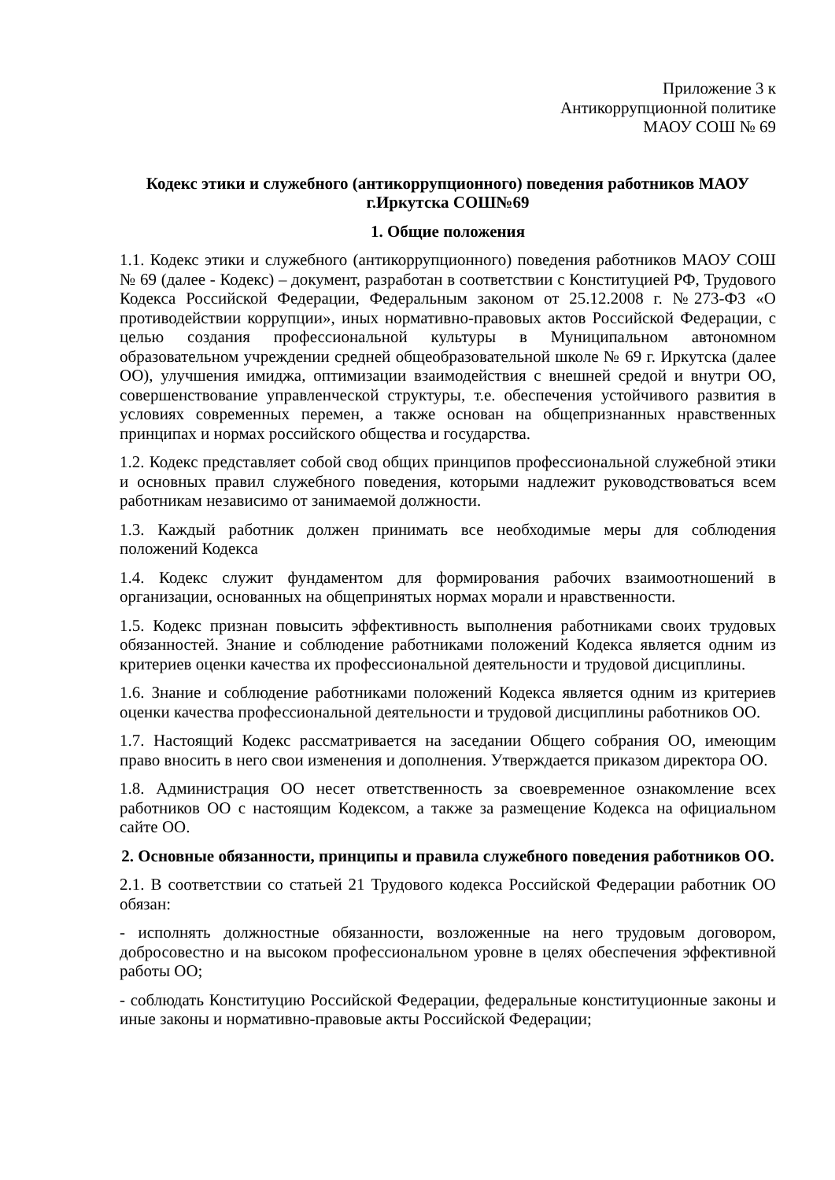Приложение 3 к
Антикоррупционной политике
МАОУ СОШ № 69
Кодекс этики и служебного (антикоррупционного) поведения работников МАОУ г.Иркутска СОШ№69
1. Общие положения
1.1. Кодекс этики и служебного (антикоррупционного) поведения работников МАОУ СОШ № 69 (далее - Кодекс) – документ, разработан в соответствии с Конституцией РФ, Трудового Кодекса Российской Федерации, Федеральным законом от 25.12.2008 г. №273-ФЗ «О противодействии коррупции», иных нормативно-правовых актов Российской Федерации, с целью создания профессиональной культуры в Муниципальном автономном образовательном учреждении средней общеобразовательной школе № 69 г. Иркутска (далее ОО), улучшения имиджа, оптимизации взаимодействия с внешней средой и внутри ОО, совершенствование управленческой структуры, т.е. обеспечения устойчивого развития в условиях современных перемен, а также основан на общепризнанных нравственных принципах и нормах российского общества и государства.
1.2. Кодекс представляет собой свод общих принципов профессиональной служебной этики и основных правил служебного поведения, которыми надлежит руководствоваться всем работникам независимо от занимаемой должности.
1.3. Каждый работник должен принимать все необходимые меры для соблюдения положений Кодекса
1.4. Кодекс служит фундаментом для формирования рабочих взаимоотношений в организации, основанных на общепринятых нормах морали и нравственности.
1.5. Кодекс признан повысить эффективность выполнения работниками своих трудовых обязанностей. Знание и соблюдение работниками положений Кодекса является одним из критериев оценки качества их профессиональной деятельности и трудовой дисциплины.
1.6. Знание и соблюдение работниками положений Кодекса является одним из критериев оценки качества профессиональной деятельности и трудовой дисциплины работников ОО.
1.7. Настоящий Кодекс рассматривается на заседании Общего собрания ОО, имеющим право вносить в него свои изменения и дополнения. Утверждается приказом директора ОО.
1.8. Администрация ОО несет ответственность за своевременное ознакомление всех работников ОО с настоящим Кодексом, а также за размещение Кодекса на официальном сайте ОО.
2. Основные обязанности, принципы и правила служебного поведения работников ОО.
2.1. В соответствии со статьей 21 Трудового кодекса Российской Федерации работник ОО обязан:
- исполнять должностные обязанности, возложенные на него трудовым договором, добросовестно и на высоком профессиональном уровне в целях обеспечения эффективной работы ОО;
- соблюдать Конституцию Российской Федерации, федеральные конституционные законы и иные законы и нормативно-правовые акты Российской Федерации;